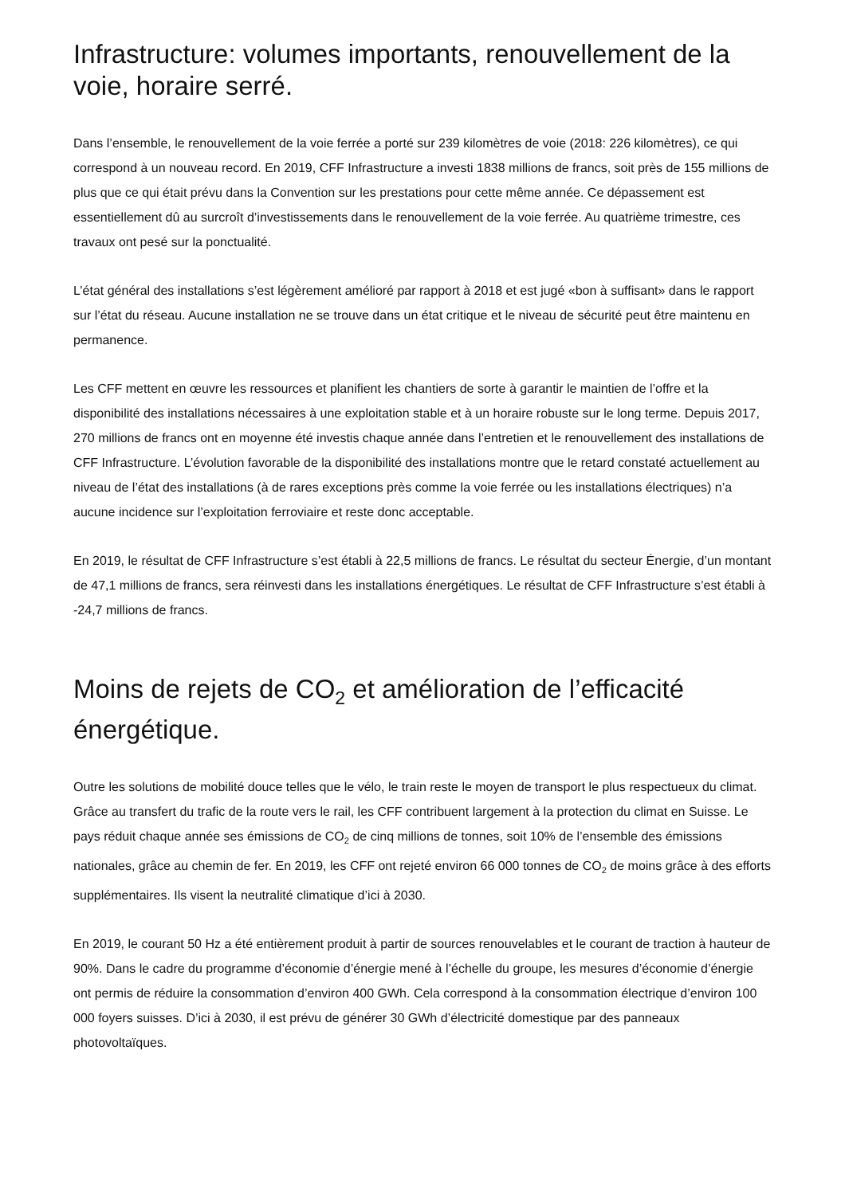Infrastructure: volumes importants, renouvellement de la voie, horaire serré.
Dans l’ensemble, le renouvellement de la voie ferrée a porté sur 239 kilomètres de voie (2018: 226 kilomètres), ce qui correspond à un nouveau record. En 2019, CFF Infrastructure a investi 1838 millions de francs, soit près de 155 millions de plus que ce qui était prévu dans la Convention sur les prestations pour cette même année. Ce dépassement est essentiellement dû au surcroît d’investissements dans le renouvellement de la voie ferrée. Au quatrième trimestre, ces travaux ont pesé sur la ponctualité.
L’état général des installations s’est légèrement amélioré par rapport à 2018 et est jugé «bon à suffisant» dans le rapport sur l’état du réseau. Aucune installation ne se trouve dans un état critique et le niveau de sécurité peut être maintenu en permanence.
Les CFF mettent en œuvre les ressources et planifient les chantiers de sorte à garantir le maintien de l’offre et la disponibilité des installations nécessaires à une exploitation stable et à un horaire robuste sur le long terme. Depuis 2017, 270 millions de francs ont en moyenne été investis chaque année dans l’entretien et le renouvellement des installations de CFF Infrastructure. L’évolution favorable de la disponibilité des installations montre que le retard constaté actuellement au niveau de l’état des installations (à de rares exceptions près comme la voie ferrée ou les installations électriques) n’a aucune incidence sur l’exploitation ferroviaire et reste donc acceptable.
En 2019, le résultat de CFF Infrastructure s’est établi à 22,5 millions de francs. Le résultat du secteur Énergie, d’un montant de 47,1 millions de francs, sera réinvesti dans les installations énergétiques. Le résultat de CFF Infrastructure s’est établi à -24,7 millions de francs.
Moins de rejets de CO<sub>2</sub> et amélioration de l’efficacité énergétique.
Outre les solutions de mobilité douce telles que le vélo, le train reste le moyen de transport le plus respectueux du climat. Grâce au transfert du trafic de la route vers le rail, les CFF contribuent largement à la protection du climat en Suisse. Le pays réduit chaque année ses émissions de CO<sub>2</sub> de cinq millions de tonnes, soit 10% de l’ensemble des émissions nationales, grâce au chemin de fer. En 2019, les CFF ont rejeté environ 66 000 tonnes de CO<sub>2</sub> de moins grâce à des efforts supplémentaires. Ils visent la neutralité climatique d’ici à 2030.
En 2019, le courant 50 Hz a été entièrement produit à partir de sources renouvelables et le courant de traction à hauteur de 90%. Dans le cadre du programme d’économie d’énergie mené à l’échelle du groupe, les mesures d’économie d’énergie ont permis de réduire la consommation d’environ 400 GWh. Cela correspond à la consommation électrique d’environ 100 000 foyers suisses. D’ici à 2030, il est prévu de générer 30 GWh d’électricité domestique par des panneaux photovoltaïques.